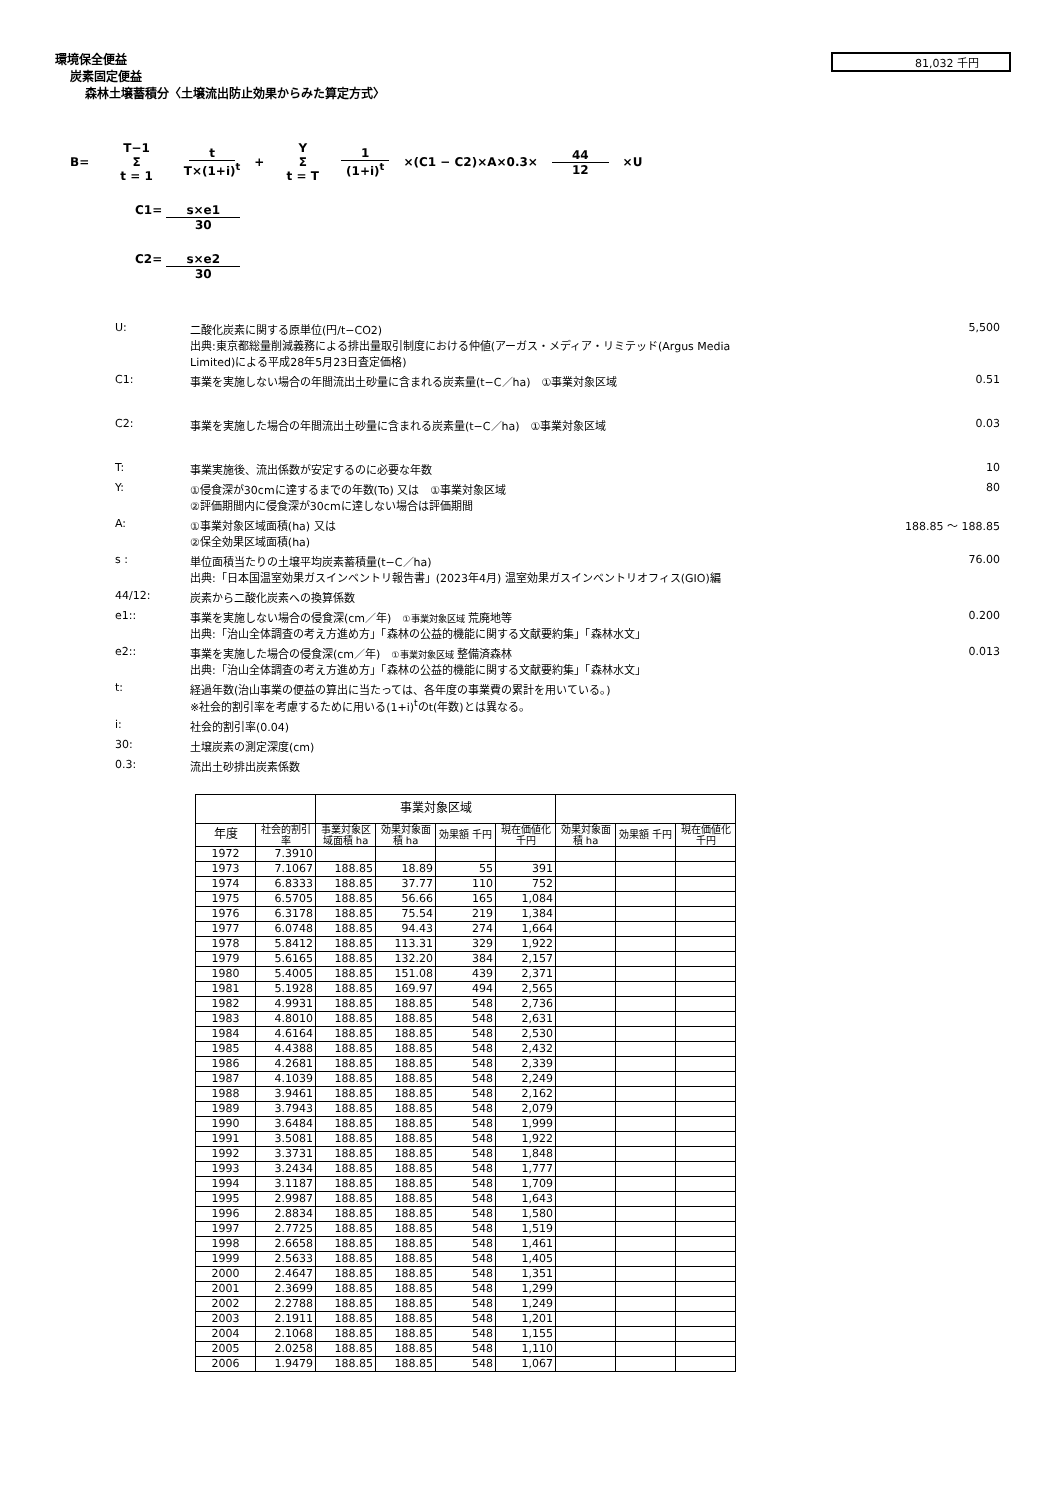81,032 千円
環境保全便益
炭素固定便益
森林土壌蓄積分〈土壌流出防止効果からみた算定方式〉
B= T−1 Σ t = 1 t T×(1+i)<sup>t</sup> + Y Σ t = T 1 (1+i)<sup>t</sup> ×(C1 − C2)×A×0.3× 44 12 ×U
C1= s×e1 30
C2= s×e2 30
U: 二酸化炭素に関する原単位(円/t−CO2)
出典:東京都総量削減義務による排出量取引制度における仲値(アーガス・メディア・リミテッド(Argus Media Limited)による平成28年5月23日査定価格) 5,500
C1: 事業を実施しない場合の年間流出土砂量に含まれる炭素量(t−C／ha)　①事業対象区域 0.51
C2: 事業を実施した場合の年間流出土砂量に含まれる炭素量(t−C／ha)　①事業対象区域 0.03
T: 事業実施後、流出係数が安定するのに必要な年数 10
Y: ①侵食深が30cmに達するまでの年数(To) 又は　①事業対象区域
②評価期間内に侵食深が30cmに達しない場合は評価期間 80
A: ①事業対象区域面積(ha) 又は
②保全効果区域面積(ha) 188.85 ～ 188.85
s : 単位面積当たりの土壌平均炭素蓄積量(t−C／ha)
出典:「日本国温室効果ガスインベントリ報告書」(2023年4月) 温室効果ガスインベントリオフィス(GIO)編 76.00
44/12: 炭素から二酸化炭素への換算係数
e1:: 事業を実施しない場合の侵食深(cm／年)　①事業対象区域 荒廃地等
出典:「治山全体調査の考え方進め方」「森林の公益的機能に関する文献要約集」「森林水文」 0.200
e2:: 事業を実施した場合の侵食深(cm／年)　①事業対象区域 整備済森林
出典:「治山全体調査の考え方進め方」「森林の公益的機能に関する文献要約集」「森林水文」 0.013
t: 経過年数(治山事業の便益の算出に当たっては、各年度の事業費の累計を用いている。)
※社会的割引率を考慮するために用いる(1+i)<sup>t</sup>のt(年数)とは異なる。
i: 社会的割引率(0.04)
30: 土壌炭素の測定深度(cm)
0.3: 流出土砂排出炭素係数
| | | 事業対象区域 | | | | | | |
| --- | --- | --- | --- | --- | --- | --- | --- | --- |
| 年度 | 社会的割引率 | 事業対象区域面積 ha | 効果対象面積 ha | 効果額 千円 | 現在価値化 千円 | 効果対象面積 ha | 効果額 千円 | 現在価値化 千円 |
| 1972 | 7.3910 | | | | | | | |
| 1973 | 7.1067 | 188.85 | 18.89 | 55 | 391 | | | |
| 1974 | 6.8333 | 188.85 | 37.77 | 110 | 752 | | | |
| 1975 | 6.5705 | 188.85 | 56.66 | 165 | 1,084 | | | |
| 1976 | 6.3178 | 188.85 | 75.54 | 219 | 1,384 | | | |
| 1977 | 6.0748 | 188.85 | 94.43 | 274 | 1,664 | | | |
| 1978 | 5.8412 | 188.85 | 113.31 | 329 | 1,922 | | | |
| 1979 | 5.6165 | 188.85 | 132.20 | 384 | 2,157 | | | |
| 1980 | 5.4005 | 188.85 | 151.08 | 439 | 2,371 | | | |
| 1981 | 5.1928 | 188.85 | 169.97 | 494 | 2,565 | | | |
| 1982 | 4.9931 | 188.85 | 188.85 | 548 | 2,736 | | | |
| 1983 | 4.8010 | 188.85 | 188.85 | 548 | 2,631 | | | |
| 1984 | 4.6164 | 188.85 | 188.85 | 548 | 2,530 | | | |
| 1985 | 4.4388 | 188.85 | 188.85 | 548 | 2,432 | | | |
| 1986 | 4.2681 | 188.85 | 188.85 | 548 | 2,339 | | | |
| 1987 | 4.1039 | 188.85 | 188.85 | 548 | 2,249 | | | |
| 1988 | 3.9461 | 188.85 | 188.85 | 548 | 2,162 | | | |
| 1989 | 3.7943 | 188.85 | 188.85 | 548 | 2,079 | | | |
| 1990 | 3.6484 | 188.85 | 188.85 | 548 | 1,999 | | | |
| 1991 | 3.5081 | 188.85 | 188.85 | 548 | 1,922 | | | |
| 1992 | 3.3731 | 188.85 | 188.85 | 548 | 1,848 | | | |
| 1993 | 3.2434 | 188.85 | 188.85 | 548 | 1,777 | | | |
| 1994 | 3.1187 | 188.85 | 188.85 | 548 | 1,709 | | | |
| 1995 | 2.9987 | 188.85 | 188.85 | 548 | 1,643 | | | |
| 1996 | 2.8834 | 188.85 | 188.85 | 548 | 1,580 | | | |
| 1997 | 2.7725 | 188.85 | 188.85 | 548 | 1,519 | | | |
| 1998 | 2.6658 | 188.85 | 188.85 | 548 | 1,461 | | | |
| 1999 | 2.5633 | 188.85 | 188.85 | 548 | 1,405 | | | |
| 2000 | 2.4647 | 188.85 | 188.85 | 548 | 1,351 | | | |
| 2001 | 2.3699 | 188.85 | 188.85 | 548 | 1,299 | | | |
| 2002 | 2.2788 | 188.85 | 188.85 | 548 | 1,249 | | | |
| 2003 | 2.1911 | 188.85 | 188.85 | 548 | 1,201 | | | |
| 2004 | 2.1068 | 188.85 | 188.85 | 548 | 1,155 | | | |
| 2005 | 2.0258 | 188.85 | 188.85 | 548 | 1,110 | | | |
| 2006 | 1.9479 | 188.85 | 188.85 | 548 | 1,067 | | | |